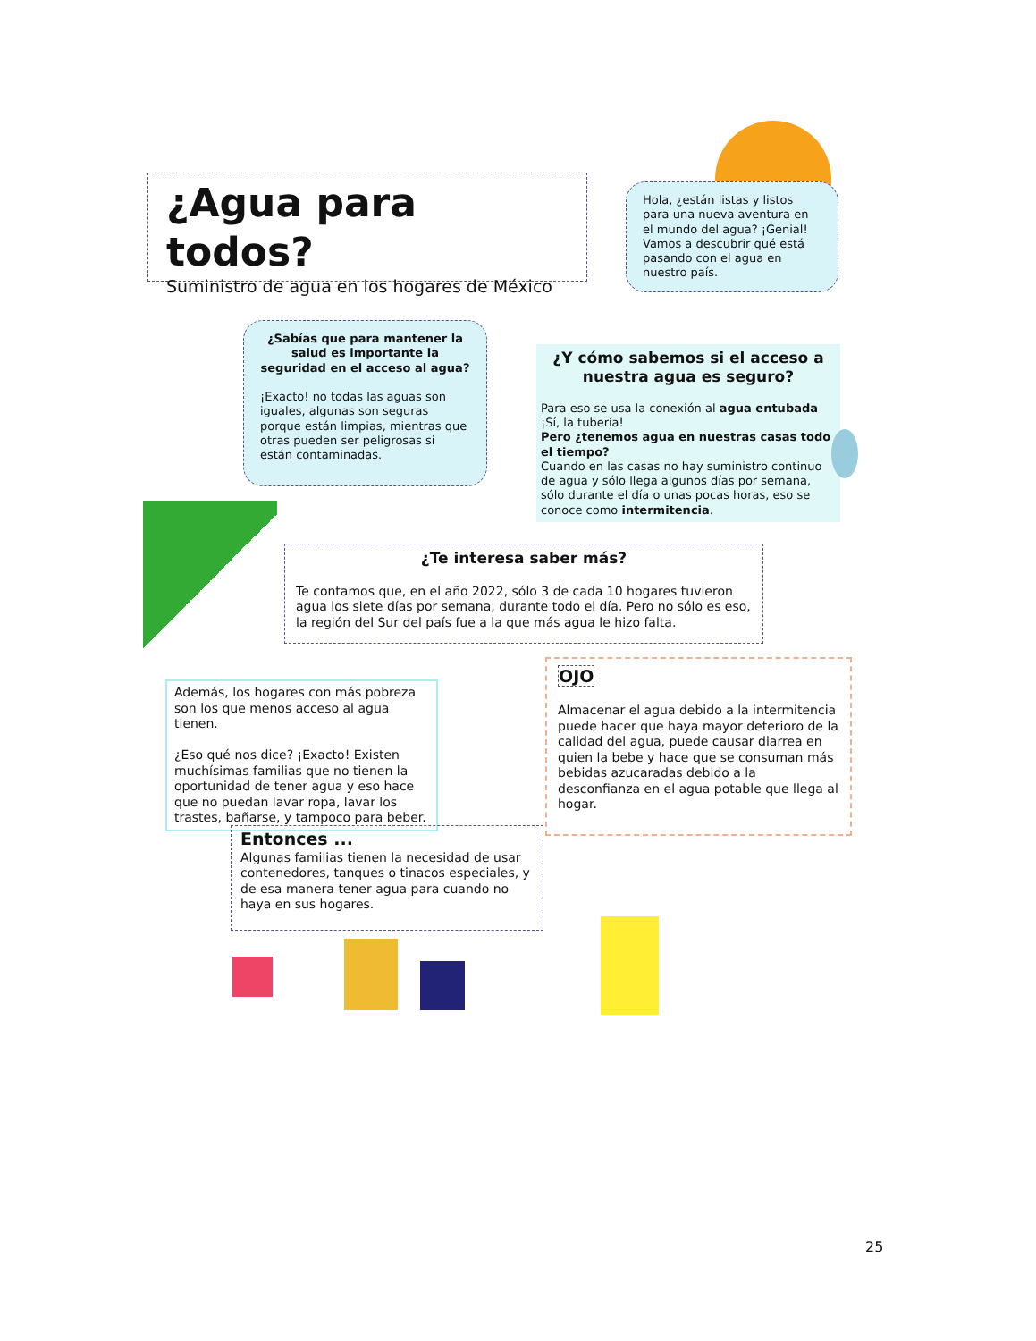¿Agua para todos?
Suministro de agua en los hogares de México
Hola, ¿están listas y listos para una nueva aventura en el mundo del agua? ¡Genial! Vamos a descubrir qué está pasando con el agua en nuestro país.
¿Sabías que para mantener la salud es importante la seguridad en el acceso al agua?
¡Exacto! no todas las aguas son iguales, algunas son seguras porque están limpias, mientras que otras pueden ser peligrosas si están contaminadas.
¿Y cómo sabemos si el acceso a nuestra agua es seguro?
Para eso se usa la conexión al agua entubada ¡Sí, la tubería!
Pero ¿tenemos agua en nuestras casas todo el tiempo?
Cuando en las casas no hay suministro continuo de agua y sólo llega algunos días por semana, sólo durante el día o unas pocas horas, eso se conoce como intermitencia.
¿Te interesa saber más?
Te contamos que, en el año 2022, sólo 3 de cada 10 hogares tuvieron agua los siete días por semana, durante todo el día. Pero no sólo es eso, la región del Sur del país fue a la que más agua le hizo falta.
Además, los hogares con más pobreza son los que menos acceso al agua tienen.
¿Eso qué nos dice? ¡Exacto! Existen muchísimas familias que no tienen la oportunidad de tener agua y eso hace que no puedan lavar ropa, lavar los trastes, bañarse, y tampoco para beber.
OJO
Almacenar el agua debido a la intermitencia puede hacer que haya mayor deterioro de la calidad del agua, puede causar diarrea en quien la bebe y hace que se consuman más bebidas azucaradas debido a la desconfianza en el agua potable que llega al hogar.
Entonces ...
Algunas familias tienen la necesidad de usar contenedores, tanques o tinacos especiales, y de esa manera tener agua para cuando no haya en sus hogares.
25